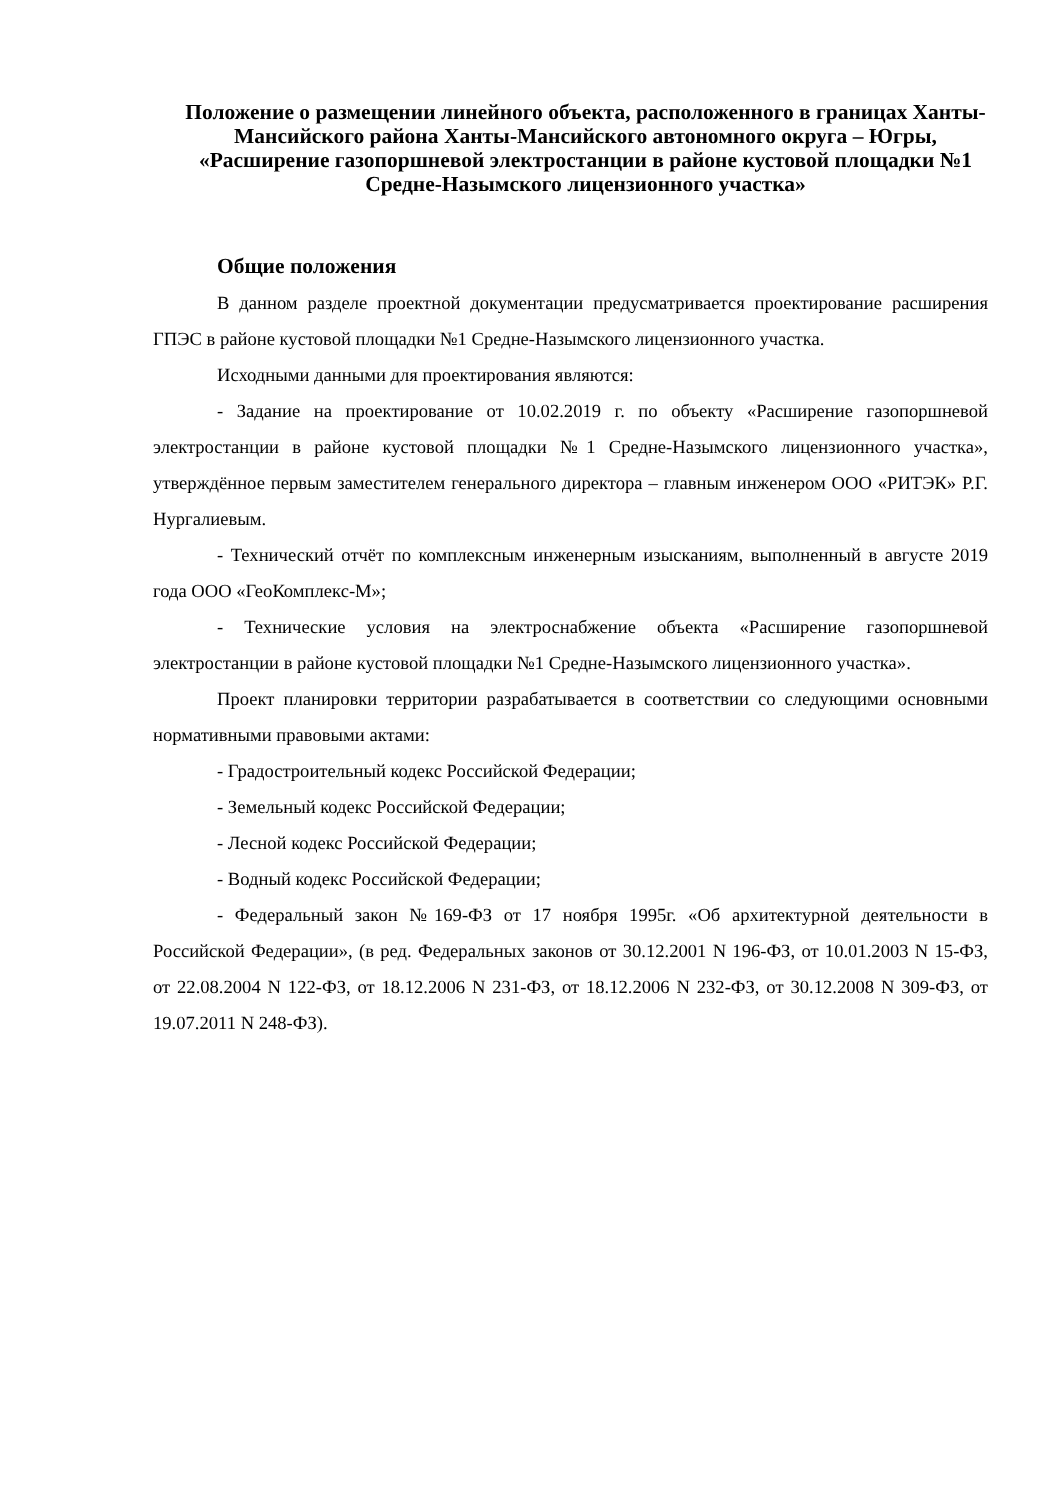Положение о размещении линейного объекта, расположенного в границах Ханты-Мансийского района Ханты-Мансийского автономного округа – Югры, «Расширение газопоршневой электростанции в районе кустовой площадки №1 Средне-Назымского лицензионного участка»
Общие положения
В данном разделе проектной документации предусматривается проектирование расширения ГПЭС в районе кустовой площадки №1 Средне-Назымского лицензионного участка.
Исходными данными для проектирования являются:
- Задание на проектирование от 10.02.2019 г. по объекту «Расширение газопоршневой электростанции в районе кустовой площадки №1 Средне-Назымского лицензионного участка», утверждённое первым заместителем генерального директора – главным инженером ООО «РИТЭК» Р.Г. Нургалиевым.
- Технический отчёт по комплексным инженерным изысканиям, выполненный в августе 2019 года ООО «ГеоКомплекс-М»;
- Технические условия на электроснабжение объекта «Расширение газопоршневой электростанции в районе кустовой площадки №1 Средне-Назымского лицензионного участка».
Проект планировки территории разрабатывается в соответствии со следующими основными нормативными правовыми актами:
- Градостроительный кодекс Российской Федерации;
- Земельный кодекс Российской Федерации;
- Лесной кодекс Российской Федерации;
- Водный кодекс Российской Федерации;
- Федеральный закон №169-ФЗ от 17 ноября 1995г. «Об архитектурной деятельности в Российской Федерации», (в ред. Федеральных законов от 30.12.2001 N 196-ФЗ, от 10.01.2003 N 15-ФЗ, от 22.08.2004 N 122-ФЗ, от 18.12.2006 N 231-ФЗ, от 18.12.2006 N 232-ФЗ, от 30.12.2008 N 309-ФЗ, от 19.07.2011 N 248-ФЗ).